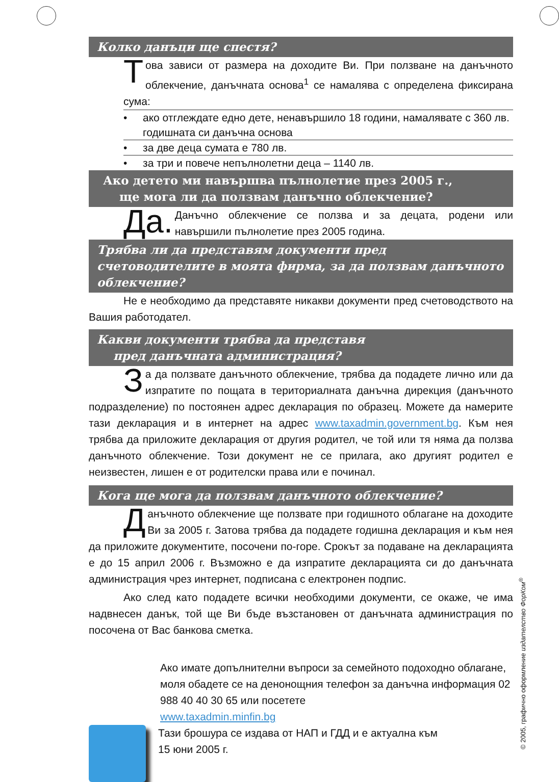Колко данъци ще спестя?
Това зависи от размера на доходите Ви. При ползване на данъчното облекчение, данъчната основа<sup>1</sup> се намалява с определена фиксирана сума:
• ако отглеждате едно дете, ненавършило 18 години, намалявате с 360 лв. годишната си данъчна основа
• за две деца сумата е 780 лв.
• за три и повече непълнолетни деца – 1140 лв.
Ако детето ми навършва пълнолетие през 2005 г.,
ще мога ли да ползвам данъчно облекчение?
Да. Данъчно облекчение се ползва и за децата, родени или навършили пълнолетие през 2005 година.
Трябва ли да представям документи пред счетоводителите в моята фирма, за да ползвам данъчното облекчение?
Не е необходимо да представяте никакви документи пред счетоводството на Вашия работодател.
Какви документи трябва да представя
пред данъчната администрация?
За да ползвате данъчното облекчение, трябва да подадете лично или да изпратите по пощата в териториалната данъчна дирекция (данъчното подразделение) по постоянен адрес декларация по образец. Можете да намерите тази декларация и в интернет на адрес www.taxadmin.government.bg. Към нея трябва да приложите декларация от другия родител, че той или тя няма да ползва данъчното облекчение. Този документ не се прилага, ако другият родител е неизвестен, лишен е от родителски права или е починал.
Кога ще мога да ползвам данъчното облекчение?
Данъчното облекчение ще ползвате при годишното облагане на доходите Ви за 2005 г. Затова трябва да подадете годишна декларация и към нея да приложите документите, посочени по-горе. Срокът за подаване на декларацията е до 15 април 2006 г. Възможно е да изпратите декларацията си до данъчната администрация чрез интернет, подписана с електронен подпис.
Ако след като подадете всички необходими документи, се окаже, че има надвнесен данък, той ще Ви бъде възстановен от данъчната администрация по посочена от Вас банкова сметка.
Ако имате допълнителни въпроси за семейното подоходно облагане, моля обадете се на денонощния телефон за данъчна информация 02 988 40 40 30 65 или посетете
www.taxadmin.minfin.bg
Тази брошура се издава от НАП и ГДД и е актуална към
15 юни 2005 г.
© 2005, графично оформление издателство ФорКом<sup>®</sup>